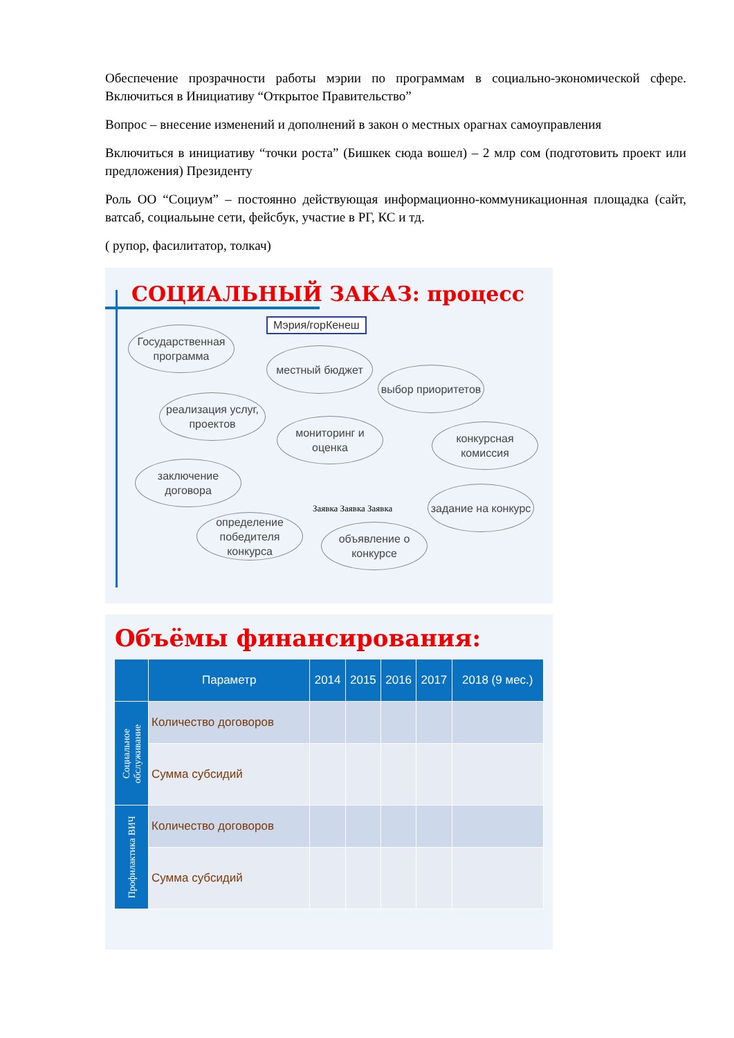Обеспечение прозрачности работы мэрии по программам в социально-экономической сфере. Включиться в Инициативу “Открытое Правительство”
Вопрос – внесение изменений и дополнений в закон о местных орагнах самоуправления
Включиться в инициативу “точки роста” (Бишкек сюда вошел) – 2 млр сом (подготовить проект или предложения) Президенту
Роль ОО “Социум” – постоянно действующая информационно-коммуникационная площадка (сайт, ватсаб, социальыне сети, фейсбук, участие в РГ, КС и тд.
( рупор, фасилитатор, толкач)
СОЦИАЛЬНЫЙ ЗАКАЗ: процесс
Мэрия/горКенеш
Государственная программа
местный бюджет
выбор приоритетов
реализация услуг, проектов
мониторинг и оценка
конкурсная комиссия
заключение договора
задание на конкурс
определение победителя конкурса
объявление о конкурсе
Заявка Заявка Заявка
Объёмы финансирования:
| | Параметр | 2014 | 2015 | 2016 | 2017 | 2018 (9 мес.) |
| --- | --- | --- | --- | --- | --- | --- |
| Социальное обслуживание | Количество договоров | | | | | |
| | Сумма субсидий | | | | | |
| Профилактика ВИЧ | Количество договоров | | | | | |
| | Сумма субсидий | | | | | |